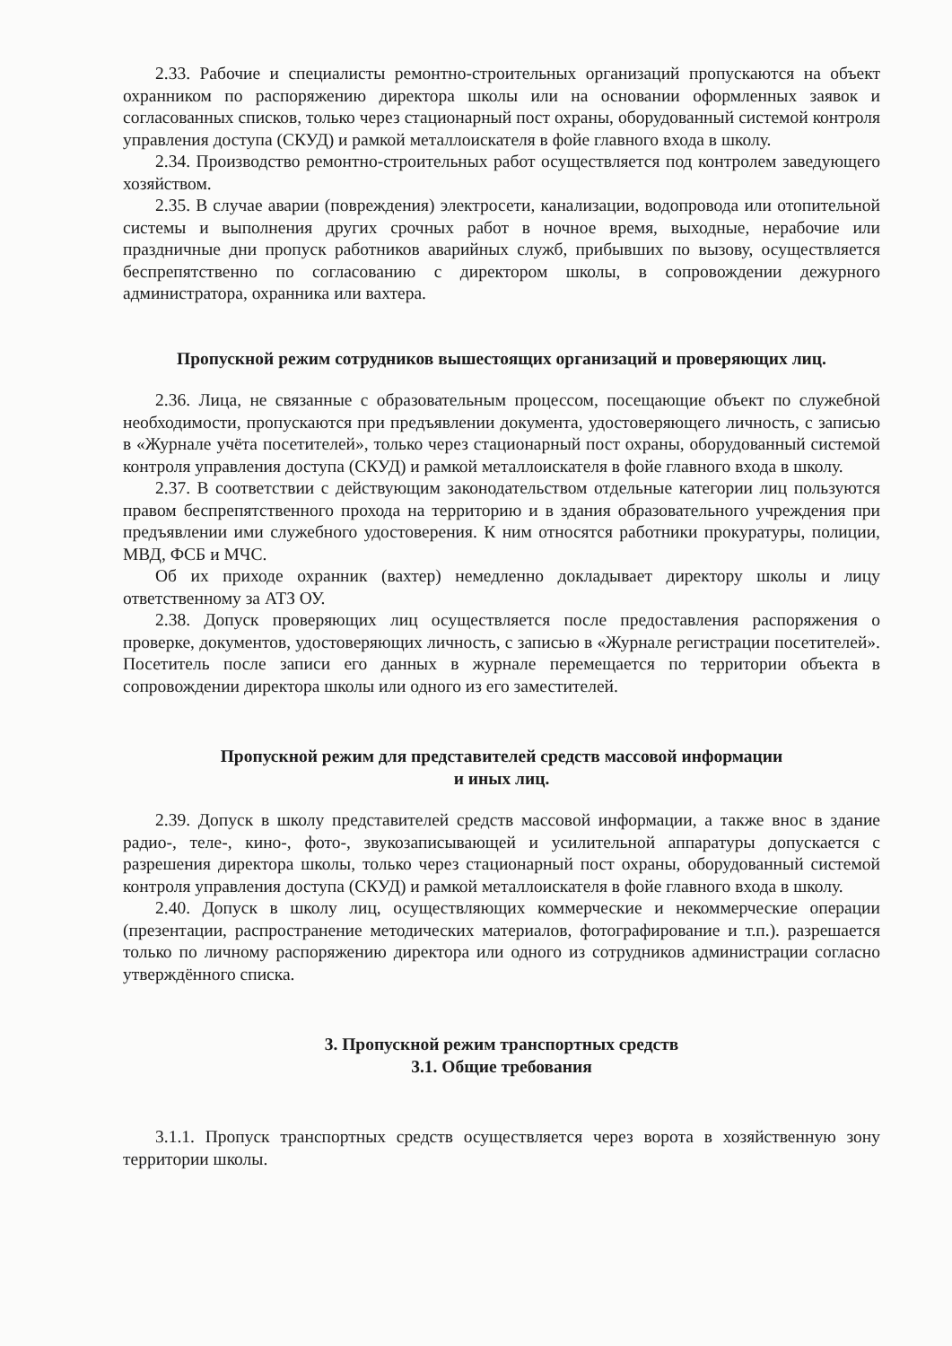2.33. Рабочие и специалисты ремонтно-строительных организаций пропускаются на объект охранником по распоряжению директора школы или на основании оформленных заявок и согласованных списков, только через стационарный пост охраны, оборудованный системой контроля управления доступа (СКУД) и рамкой металлоискателя в фойе главного входа в школу.
2.34. Производство ремонтно-строительных работ осуществляется под контролем заведующего хозяйством.
2.35. В случае аварии (повреждения) электросети, канализации, водопровода или отопительной системы и выполнения других срочных работ в ночное время, выходные, нерабочие или праздничные дни пропуск работников аварийных служб, прибывших по вызову, осуществляется беспрепятственно по согласованию с директором школы, в сопровождении дежурного администратора, охранника или вахтера.
Пропускной режим сотрудников вышестоящих организаций и проверяющих лиц.
2.36. Лица, не связанные с образовательным процессом, посещающие объект по служебной необходимости, пропускаются при предъявлении документа, удостоверяющего личность, с записью в «Журнале учёта посетителей», только через стационарный пост охраны, оборудованный системой контроля управления доступа (СКУД) и рамкой металлоискателя в фойе главного входа в школу.
2.37. В соответствии с действующим законодательством отдельные категории лиц пользуются правом беспрепятственного прохода на территорию и в здания образовательного учреждения при предъявлении ими служебного удостоверения. К ним относятся работники прокуратуры, полиции, МВД, ФСБ и МЧС.
Об их приходе охранник (вахтер) немедленно докладывает директору школы и лицу ответственному за АТЗ ОУ.
2.38. Допуск проверяющих лиц осуществляется после предоставления распоряжения о проверке, документов, удостоверяющих личность, с записью в «Журнале регистрации посетителей». Посетитель после записи его данных в журнале перемещается по территории объекта в сопровождении директора школы или одного из его заместителей.
Пропускной режим для представителей средств массовой информации
и иных лиц.
2.39. Допуск в школу представителей средств массовой информации, а также внос в здание радио-, теле-, кино-, фото-, звукозаписывающей и усилительной аппаратуры допускается с разрешения директора школы, только через стационарный пост охраны, оборудованный системой контроля управления доступа (СКУД) и рамкой металлоискателя в фойе главного входа в школу.
2.40. Допуск в школу лиц, осуществляющих коммерческие и некоммерческие операции (презентации, распространение методических материалов, фотографирование и т.п.). разрешается только по личному распоряжению директора или одного из сотрудников администрации согласно утверждённого списка.
3. Пропускной режим транспортных средств
3.1. Общие требования
3.1.1. Пропуск транспортных средств осуществляется через ворота в хозяйственную зону территории школы.